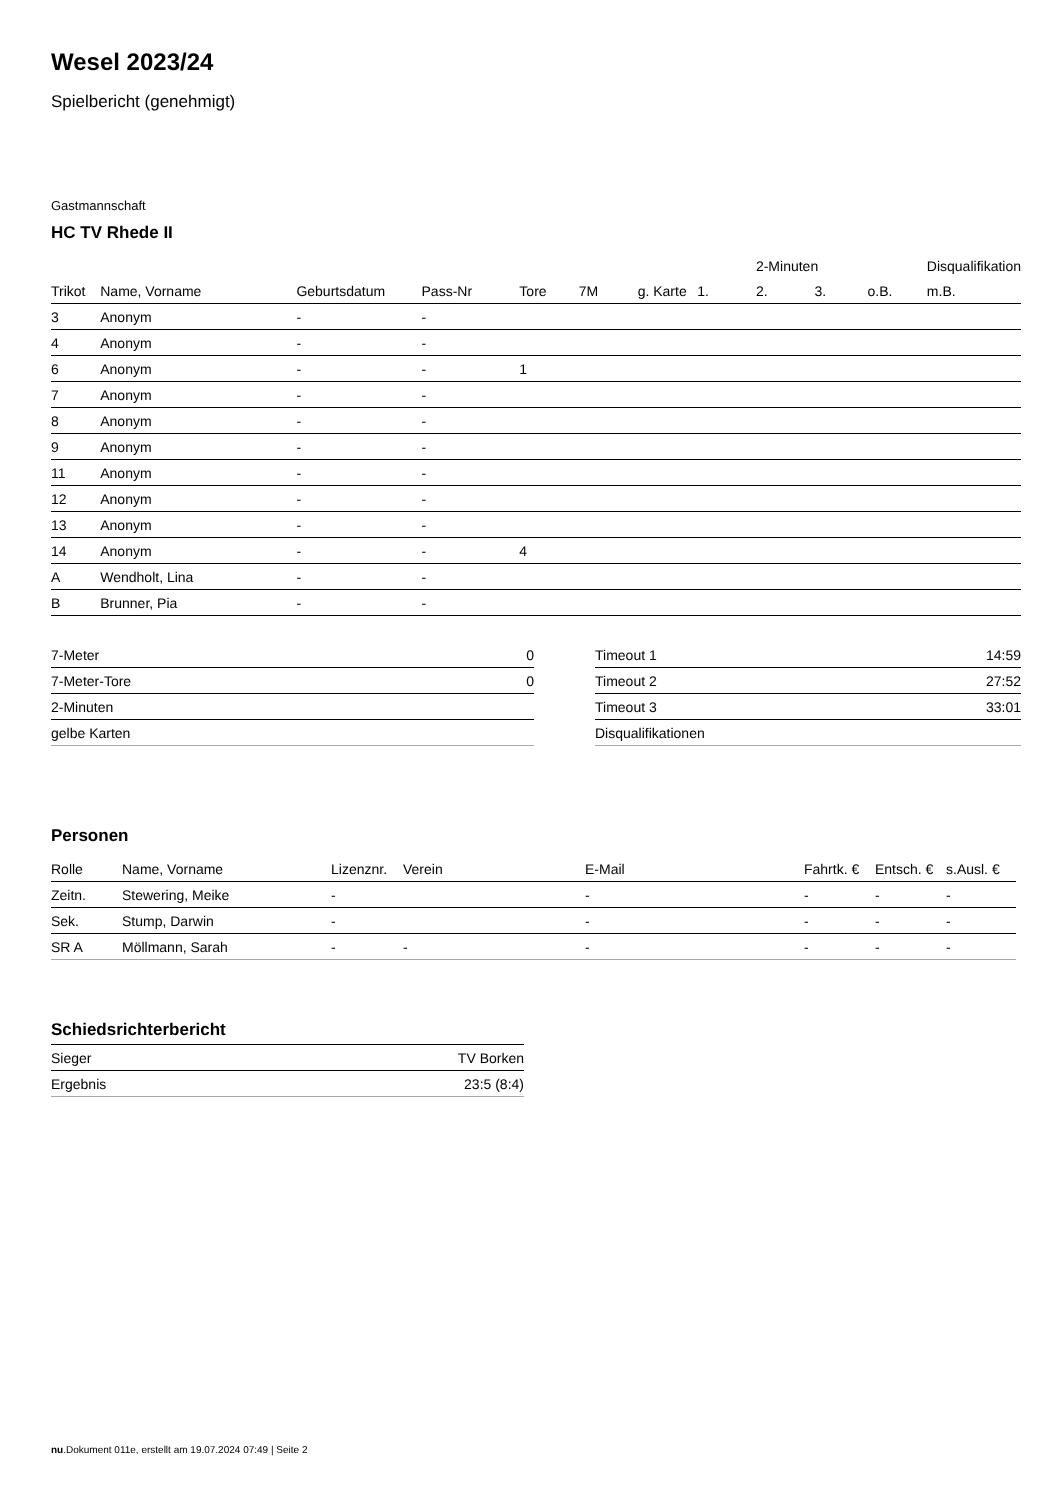Wesel 2023/24
Spielbericht (genehmigt)
Gastmannschaft
HC TV Rhede II
| | | | | | | | | 2-Minuten | | | Disqualifikation |
| Trikot | Name, Vorname | Geburtsdatum | Pass-Nr | Tore | 7M | g. Karte | 1. | 2. | 3. | o.B. | m.B. |
| 3 | Anonym | - | - | | | | | | | | |
| 4 | Anonym | - | - | | | | | | | | |
| 6 | Anonym | - | - | 1 | | | | | | | |
| 7 | Anonym | - | - | | | | | | | | |
| 8 | Anonym | - | - | | | | | | | | |
| 9 | Anonym | - | - | | | | | | | | |
| 11 | Anonym | - | - | | | | | | | | |
| 12 | Anonym | - | - | | | | | | | | |
| 13 | Anonym | - | - | | | | | | | | |
| 14 | Anonym | - | - | 4 | | | | | | | |
| A | Wendholt, Lina | - | - | | | | | | | | |
| B | Brunner, Pia | - | - | | | | | | | | |
| 7-Meter | 0 |
| 7-Meter-Tore | 0 |
| 2-Minuten | |
| gelbe Karten | |
| Timeout 1 | 14:59 |
| Timeout 2 | 27:52 |
| Timeout 3 | 33:01 |
| Disqualifikationen | |
Personen
| Rolle | Name, Vorname | Lizenznr. | Verein | E-Mail | Fahrtk. € | Entsch. € | s.Ausl. € |
| --- | --- | --- | --- | --- | --- | --- | --- |
| Zeitn. | Stewering, Meike | - | | - | - | - | - |
| Sek. | Stump, Darwin | - | | - | - | - | - |
| SR A | Möllmann, Sarah | - | - | - | - | - | - |
Schiedsrichterbericht
| Sieger | TV Borken |
| Ergebnis | 23:5 (8:4) |
nu.Dokument 011e, erstellt am 19.07.2024 07:49 | Seite 2